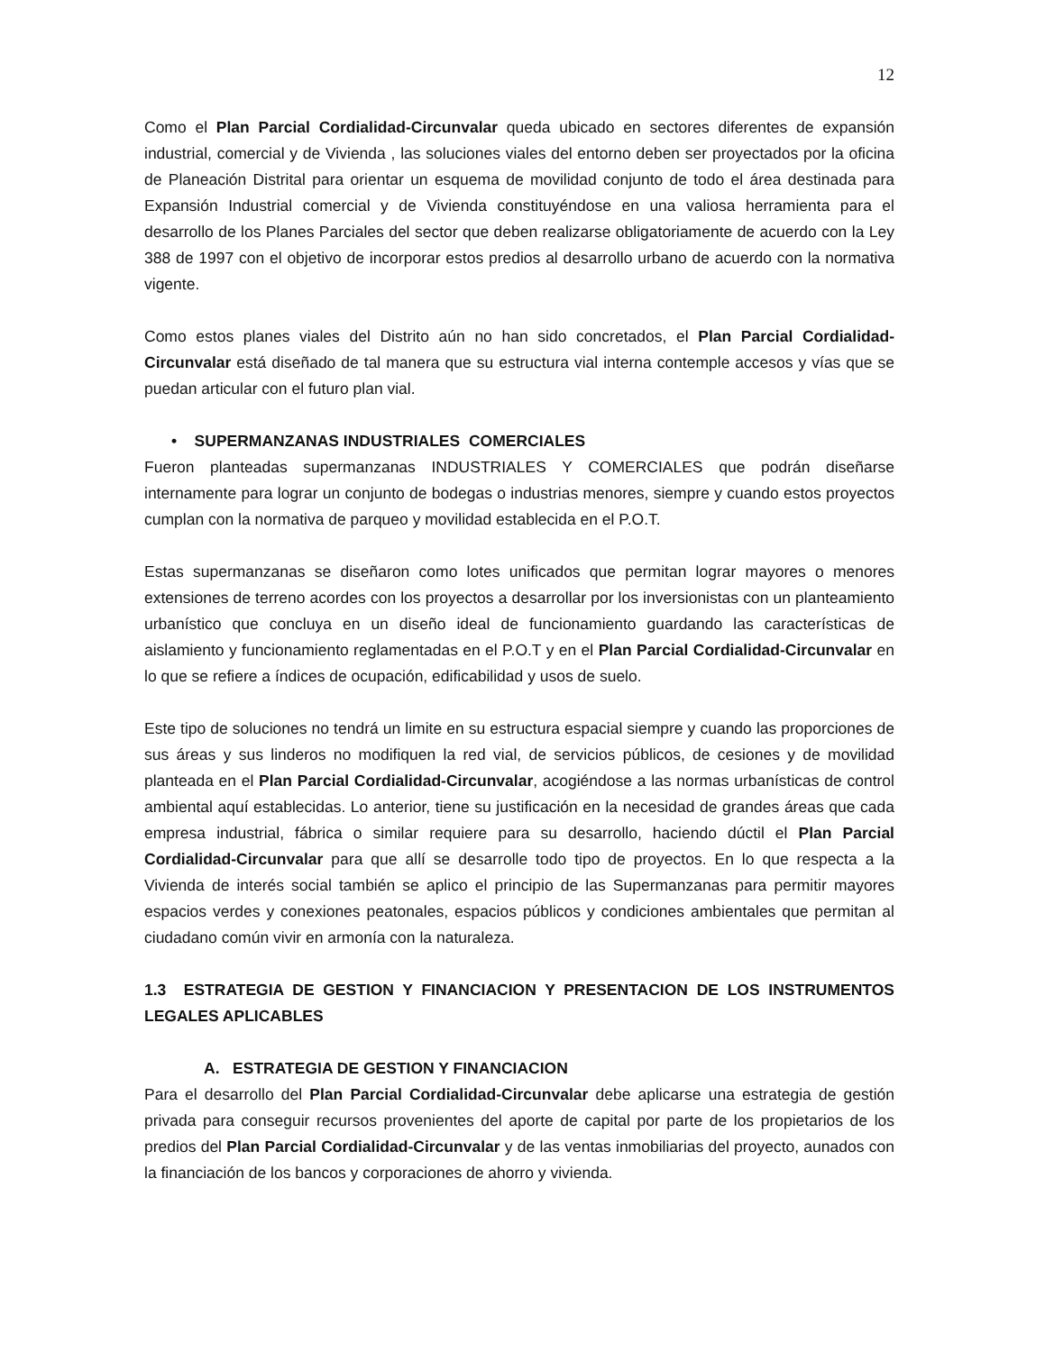12
Como el Plan Parcial Cordialidad-Circunvalar queda ubicado en sectores diferentes de expansión industrial, comercial y de Vivienda , las soluciones viales del entorno deben ser proyectados por la oficina de Planeación Distrital para orientar un esquema de movilidad conjunto de todo el área destinada para Expansión Industrial comercial y de Vivienda constituyéndose en una valiosa herramienta para el desarrollo de los Planes Parciales del sector que deben realizarse obligatoriamente de acuerdo con la Ley 388 de 1997 con el objetivo de incorporar estos predios al desarrollo urbano de acuerdo con la normativa vigente.
Como estos planes viales del Distrito aún no han sido concretados, el Plan Parcial Cordialidad-Circunvalar está diseñado de tal manera que su estructura vial interna contemple accesos y vías que se puedan articular con el futuro plan vial.
• SUPERMANZANAS INDUSTRIALES COMERCIALES
Fueron planteadas supermanzanas INDUSTRIALES Y COMERCIALES que podrán diseñarse internamente para lograr un conjunto de bodegas o industrias menores, siempre y cuando estos proyectos cumplan con la normativa de parqueo y movilidad establecida en el P.O.T.
Estas supermanzanas se diseñaron como lotes unificados que permitan lograr mayores o menores extensiones de terreno acordes con los proyectos a desarrollar por los inversionistas con un planteamiento urbanístico que concluya en un diseño ideal de funcionamiento guardando las características de aislamiento y funcionamiento reglamentadas en el P.O.T y en el Plan Parcial Cordialidad-Circunvalar en lo que se refiere a índices de ocupación, edificabilidad y usos de suelo.
Este tipo de soluciones no tendrá un limite en su estructura espacial siempre y cuando las proporciones de sus áreas y sus linderos no modifiquen la red vial, de servicios públicos, de cesiones y de movilidad planteada en el Plan Parcial Cordialidad-Circunvalar, acogiéndose a las normas urbanísticas de control ambiental aquí establecidas. Lo anterior, tiene su justificación en la necesidad de grandes áreas que cada empresa industrial, fábrica o similar requiere para su desarrollo, haciendo dúctil el Plan Parcial Cordialidad-Circunvalar para que allí se desarrolle todo tipo de proyectos. En lo que respecta a la Vivienda de interés social también se aplico el principio de las Supermanzanas para permitir mayores espacios verdes y conexiones peatonales, espacios públicos y condiciones ambientales que permitan al ciudadano común vivir en armonía con la naturaleza.
1.3 ESTRATEGIA DE GESTION Y FINANCIACION Y PRESENTACION DE LOS INSTRUMENTOS LEGALES APLICABLES
A. ESTRATEGIA DE GESTION Y FINANCIACION
Para el desarrollo del Plan Parcial Cordialidad-Circunvalar debe aplicarse una estrategia de gestión privada para conseguir recursos provenientes del aporte de capital por parte de los propietarios de los predios del Plan Parcial Cordialidad-Circunvalar y de las ventas inmobiliarias del proyecto, aunados con la financiación de los bancos y corporaciones de ahorro y vivienda.